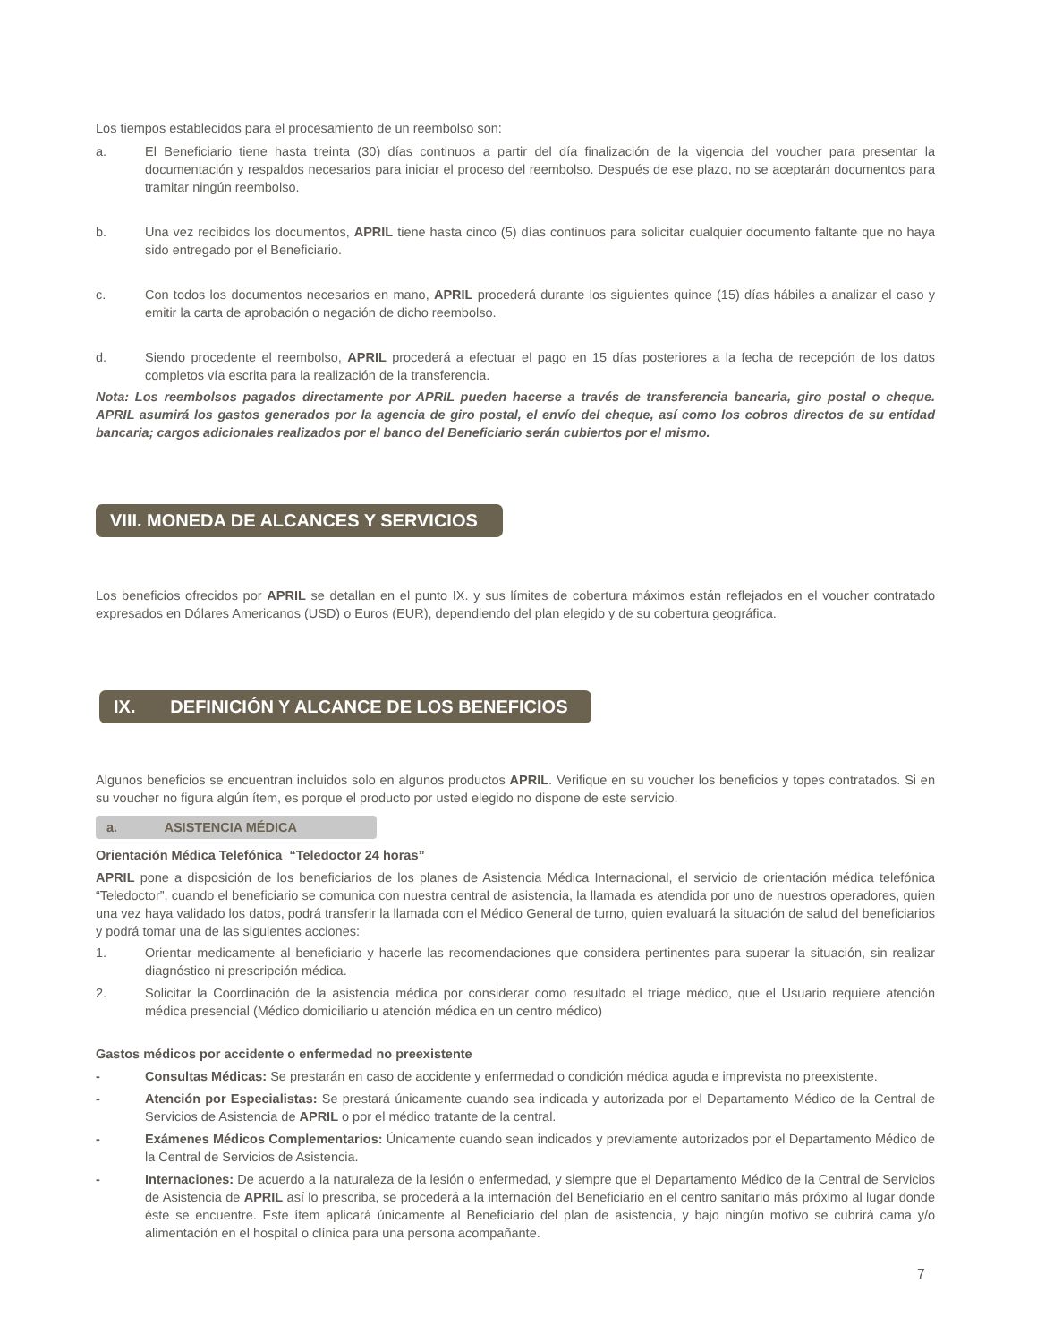Los tiempos establecidos para el procesamiento de un reembolso son:
a. El Beneficiario tiene hasta treinta (30) días continuos a partir del día finalización de la vigencia del voucher para presentar la documentación y respaldos necesarios para iniciar el proceso del reembolso. Después de ese plazo, no se aceptarán documentos para tramitar ningún reembolso.
b. Una vez recibidos los documentos, APRIL tiene hasta cinco (5) días continuos para solicitar cualquier documento faltante que no haya sido entregado por el Beneficiario.
c. Con todos los documentos necesarios en mano, APRIL procederá durante los siguientes quince (15) días hábiles a analizar el caso y emitir la carta de aprobación o negación de dicho reembolso.
d. Siendo procedente el reembolso, APRIL procederá a efectuar el pago en 15 días posteriores a la fecha de recepción de los datos completos vía escrita para la realización de la transferencia.
Nota: Los reembolsos pagados directamente por APRIL pueden hacerse a través de transferencia bancaria, giro postal o cheque. APRIL asumirá los gastos generados por la agencia de giro postal, el envío del cheque, así como los cobros directos de su entidad bancaria; cargos adicionales realizados por el banco del Beneficiario serán cubiertos por el mismo.
VIII. MONEDA DE ALCANCES Y SERVICIOS
Los beneficios ofrecidos por APRIL se detallan en el punto IX. y sus límites de cobertura máximos están reflejados en el voucher contratado expresados en Dólares Americanos (USD) o Euros (EUR), dependiendo del plan elegido y de su cobertura geográfica.
IX. DEFINICIÓN Y ALCANCE DE LOS BENEFICIOS
Algunos beneficios se encuentran incluidos solo en algunos productos APRIL. Verifique en su voucher los beneficios y topes contratados. Si en su voucher no figura algún ítem, es porque el producto por usted elegido no dispone de este servicio.
a. ASISTENCIA MÉDICA
Orientación Médica Telefónica “Teledoctor 24 horas”
APRIL pone a disposición de los beneficiarios de los planes de Asistencia Médica Internacional, el servicio de orientación médica telefónica “Teledoctor”, cuando el beneficiario se comunica con nuestra central de asistencia, la llamada es atendida por uno de nuestros operadores, quien una vez haya validado los datos, podrá transferir la llamada con el Médico General de turno, quien evaluará la situación de salud del beneficiarios y podrá tomar una de las siguientes acciones:
1. Orientar medicamente al beneficiario y hacerle las recomendaciones que considera pertinentes para superar la situación, sin realizar diagnóstico ni prescripción médica.
2. Solicitar la Coordinación de la asistencia médica por considerar como resultado el triage médico, que el Usuario requiere atención médica presencial (Médico domiciliario u atención médica en un centro médico)
Gastos médicos por accidente o enfermedad no preexistente
- Consultas Médicas: Se prestarán en caso de accidente y enfermedad o condición médica aguda e imprevista no preexistente.
- Atención por Especialistas: Se prestará únicamente cuando sea indicada y autorizada por el Departamento Médico de la Central de Servicios de Asistencia de APRIL o por el médico tratante de la central.
- Exámenes Médicos Complementarios: Únicamente cuando sean indicados y previamente autorizados por el Departamento Médico de la Central de Servicios de Asistencia.
- Internaciones: De acuerdo a la naturaleza de la lesión o enfermedad, y siempre que el Departamento Médico de la Central de Servicios de Asistencia de APRIL así lo prescriba, se procederá a la internación del Beneficiario en el centro sanitario más próximo al lugar donde éste se encuentre. Este ítem aplicará únicamente al Beneficiario del plan de asistencia, y bajo ningún motivo se cubrirá cama y/o alimentación en el hospital o clínica para una persona acompañante.
7